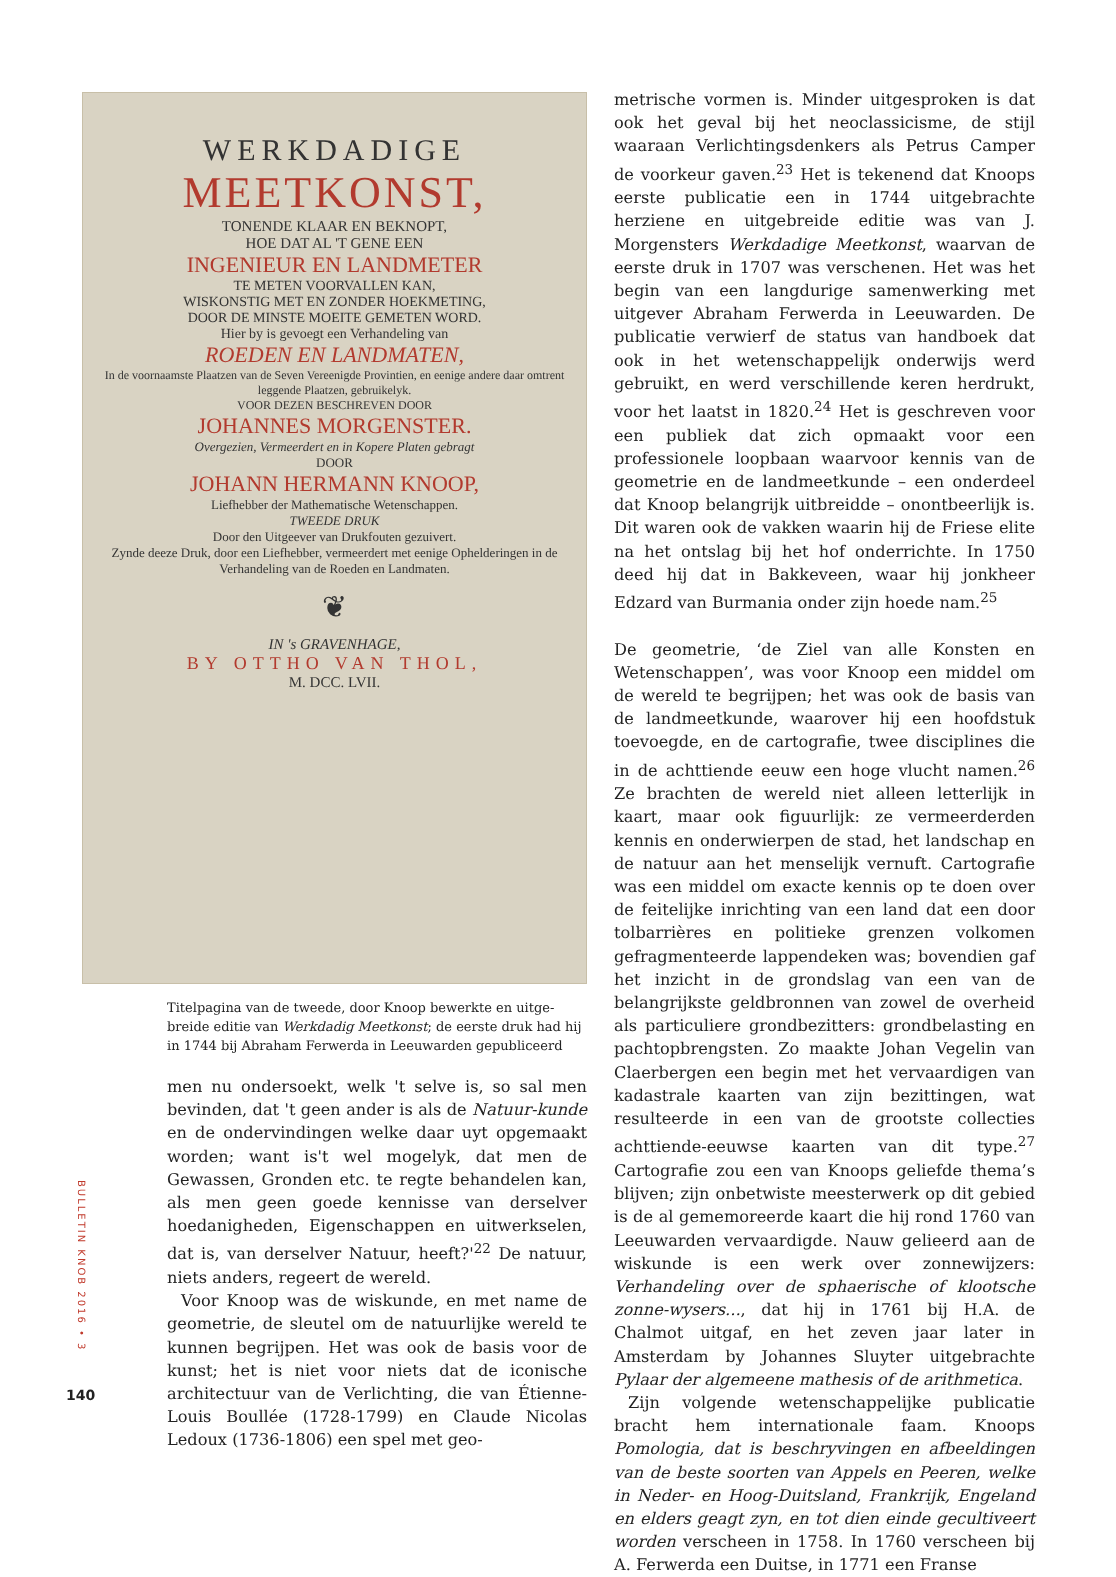WERKDADIGE
MEETKONST,
TONENDE KLAAR EN BEKNOPT,
HOE DAT AL 'T GENE EEN
INGENIEUR EN LANDMETER
TE METEN VOORVALLEN KAN,
WISKONSTIG MET EN ZONDER HOEKMETING,
DOOR DE MINSTE MOEITE GEMETEN WORD.
Hier by is gevoegt een Verhandeling van
ROEDEN EN LANDMATEN,
In de voornaamste Plaatzen van de Seven Vereenigde Provintien, en eenige andere daar omtrent leggende Plaatzen, gebruikelyk.
VOOR DEZEN BESCHREVEN DOOR
JOHANNES MORGENSTER.
Overgezien, Vermeerdert en in Kopere Platen gebragt
DOOR
JOHANN HERMANN KNOOP,
Liefhebber der Mathematische Wetenschappen.
TWEEDE DRUK
Door den Uitgeever van Drukfouten gezuivert.
Zynde deeze Druk, door een Liefhebber, vermeerdert met eenige Ophelderingen in de Verhandeling van de Roeden en Landmaten.
❦
IN 's GRAVENHAGE,
BY OTTHO VAN THOL,
M. DCC. LVII.
Titelpagina van de tweede, door Knoop bewerkte en uitge­breide editie van Werkdadig Meetkonst; de eerste druk had hij in 1744 bij Abraham Ferwerda in Leeuwarden gepubliceerd
men nu ondersoekt, welk 't selve is, so sal men bevinden, dat 't geen ander is als de Natuur-kunde en de ondervindingen welke daar uyt opgemaakt worden; want is't wel mogelyk, dat men de Gewassen, Gronden etc. te regte behandelen kan, als men geen goede kennisse van derselver hoedanigheden, Eigenschappen en uitwerkselen, dat is, van derselver Natuur, heeft?'<sup>22</sup> De natuur, niets anders, regeert de wereld.
Voor Knoop was de wiskunde, en met name de geometrie, de sleutel om de natuurlijke wereld te kunnen begrijpen. Het was ook de basis voor de kunst; het is niet voor niets dat de iconische architectuur van de Verlichting, die van Étienne-Louis Boullée (1728-1799) en Claude Nicolas Ledoux (1736-1806) een spel met geo-
metrische vormen is. Minder uitgesproken is dat ook het geval bij het neoclassicisme, de stijl waaraan Verlichtingsdenkers als Petrus Camper de voorkeur gaven.<sup>23</sup> Het is tekenend dat Knoops eerste publicatie een in 1744 uitgebrachte herziene en uitgebreide editie was van J. Morgensters Werkdadige Meetkonst, waarvan de eerste druk in 1707 was verschenen. Het was het begin van een langdurige samenwerking met uitgever Abraham Ferwerda in Leeuwarden. De publicatie verwierf de status van handboek dat ook in het wetenschappelijk onderwijs werd gebruikt, en werd verschillende keren herdrukt, voor het laatst in 1820.<sup>24</sup> Het is geschreven voor een publiek dat zich opmaakt voor een professionele loopbaan waarvoor kennis van de geometrie en de landmeetkunde – een onderdeel dat Knoop belangrijk uitbreidde – onontbeerlijk is. Dit waren ook de vakken waarin hij de Friese elite na het ontslag bij het hof onderrichte. In 1750 deed hij dat in Bakkeveen, waar hij jonkheer Edzard van Burmania onder zijn hoede nam.<sup>25</sup>
De geometrie, ‘de Ziel van alle Konsten en Wetenschappen’, was voor Knoop een middel om de wereld te begrijpen; het was ook de basis van de landmeetkunde, waarover hij een hoofdstuk toevoegde, en de cartografie, twee disciplines die in de achttiende eeuw een hoge vlucht namen.<sup>26</sup> Ze brachten de wereld niet alleen letterlijk in kaart, maar ook figuurlijk: ze vermeerderden kennis en onderwierpen de stad, het landschap en de natuur aan het menselijk vernuft. Cartografie was een middel om exacte kennis op te doen over de feitelijke inrichting van een land dat een door tolbarrières en politieke grenzen volkomen gefragmenteerde lappendeken was; bovendien gaf het inzicht in de grondslag van een van de belangrijkste geldbronnen van zowel de overheid als particuliere grondbezitters: grondbelasting en pachtopbrengsten. Zo maakte Johan Vegelin van Claerbergen een begin met het vervaardigen van kadastrale kaarten van zijn bezittingen, wat resulteerde in een van de grootste collecties achttiende-eeuwse kaarten van dit type.<sup>27</sup> Cartografie zou een van Knoops geliefde thema’s blijven; zijn onbetwiste meesterwerk op dit gebied is de al gememoreerde kaart die hij rond 1760 van Leeuwarden vervaardigde. Nauw gelieerd aan de wiskunde is een werk over zonnewijzers: Verhandeling over de sphaerische of klootsche zonne-wysers..., dat hij in 1761 bij H.A. de Chalmot uitgaf, en het zeven jaar later in Amsterdam by Johannes Sluyter uitgebrachte Pylaar der algemeene mathesis of de arithmetica.
Zijn volgende wetenschappelijke publicatie bracht hem internationale faam. Knoops Pomologia, dat is beschryvingen en afbeeldingen van de beste soorten van Appels en Peeren, welke in Neder- en Hoog-Duitsland, Frankrijk, Engeland en elders geagt zyn, en tot dien einde gecultiveert worden verscheen in 1758. In 1760 verscheen bij A. Ferwerda een Duitse, in 1771 een Franse
BULLETIN KNOB 2016 • 3
140